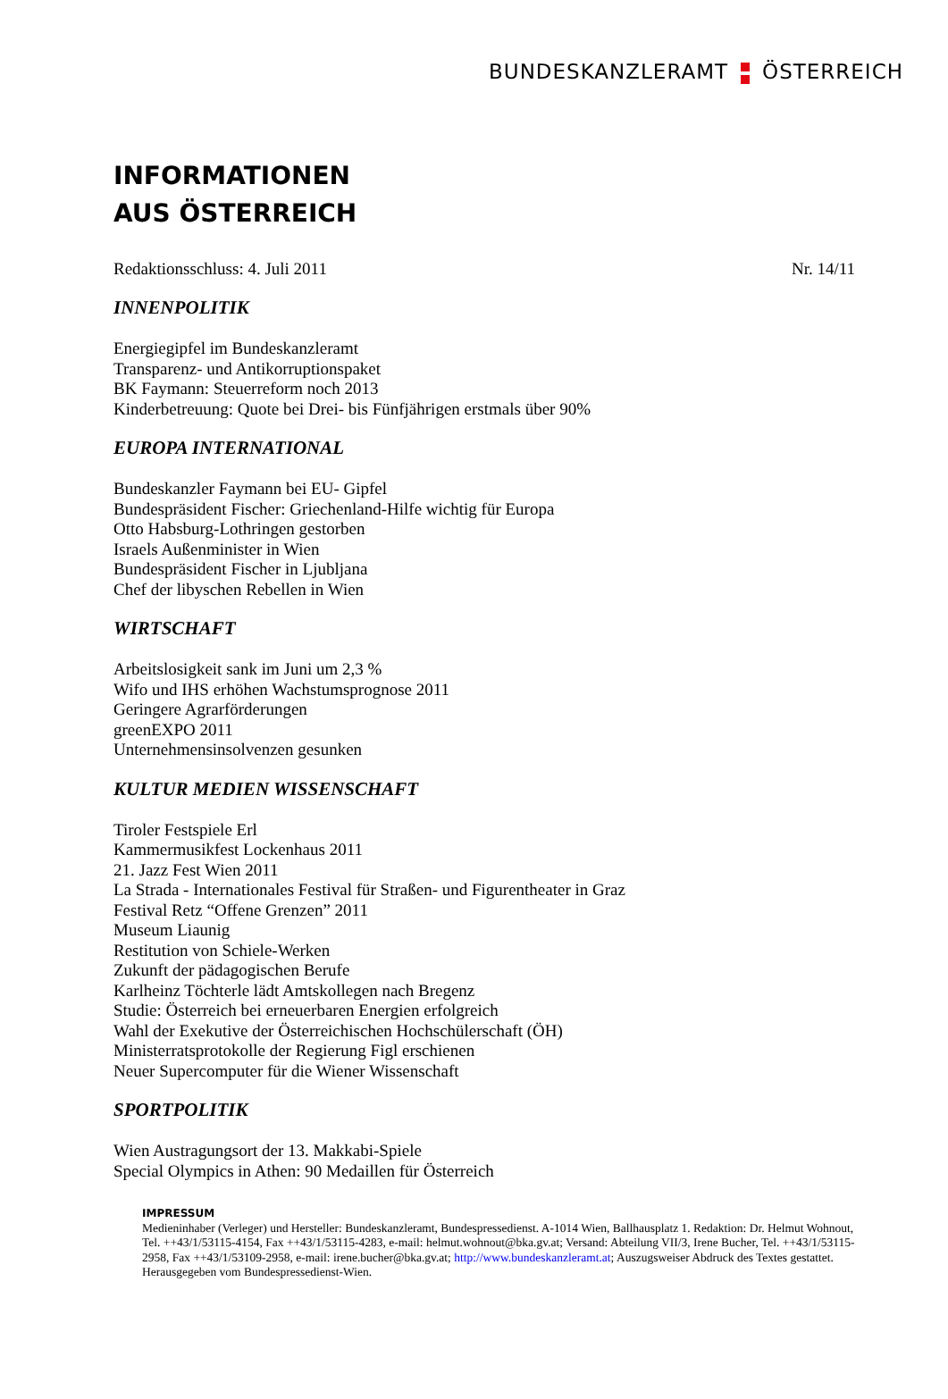BUNDESKANZLERAMT ÖSTERREICH
INFORMATIONEN
AUS ÖSTERREICH
Redaktionsschluss: 4. Juli 2011 Nr. 14/11
INNENPOLITIK
Energiegipfel im Bundeskanzleramt
Transparenz- und Antikorruptionspaket
BK Faymann: Steuerreform noch 2013
Kinderbetreuung: Quote bei Drei- bis Fünfjährigen erstmals über 90%
EUROPA INTERNATIONAL
Bundeskanzler Faymann bei EU- Gipfel
Bundespräsident Fischer: Griechenland-Hilfe wichtig für Europa
Otto Habsburg-Lothringen gestorben
Israels Außenminister in Wien
Bundespräsident Fischer in Ljubljana
Chef der libyschen Rebellen in Wien
WIRTSCHAFT
Arbeitslosigkeit sank im Juni um 2,3 %
Wifo und IHS erhöhen Wachstumsprognose 2011
Geringere Agrarförderungen
greenEXPO 2011
Unternehmensinsolvenzen gesunken
KULTUR MEDIEN WISSENSCHAFT
Tiroler Festspiele Erl
Kammermusikfest Lockenhaus 2011
21. Jazz Fest Wien 2011
La Strada - Internationales Festival für Straßen- und Figurentheater in Graz
Festival Retz “Offene Grenzen” 2011
Museum Liaunig
Restitution von Schiele-Werken
Zukunft der pädagogischen Berufe
Karlheinz Töchterle lädt Amtskollegen nach Bregenz
Studie: Österreich bei erneuerbaren Energien erfolgreich
Wahl der Exekutive der Österreichischen Hochschülerschaft (ÖH)
Ministerratsprotokolle der Regierung Figl erschienen
Neuer Supercomputer für die Wiener Wissenschaft
SPORTPOLITIK
Wien Austragungsort der 13. Makkabi-Spiele
Special Olympics in Athen: 90 Medaillen für Österreich
IMPRESSUM
Medieninhaber (Verleger) und Hersteller: Bundeskanzleramt, Bundespressedienst. A-1014 Wien, Ballhausplatz 1. Redaktion: Dr. Helmut Wohnout, Tel. ++43/1/53115-4154, Fax ++43/1/53115-4283, e-mail: helmut.wohnout@bka.gv.at; Versand: Abteilung VII/3, Irene Bucher, Tel. ++43/1/53115-2958, Fax ++43/1/53109-2958, e-mail: irene.bucher@bka.gv.at; http://www.bundeskanzleramt.at; Auszugsweiser Abdruck des Textes gestattet. Herausgegeben vom Bundespressedienst-Wien.